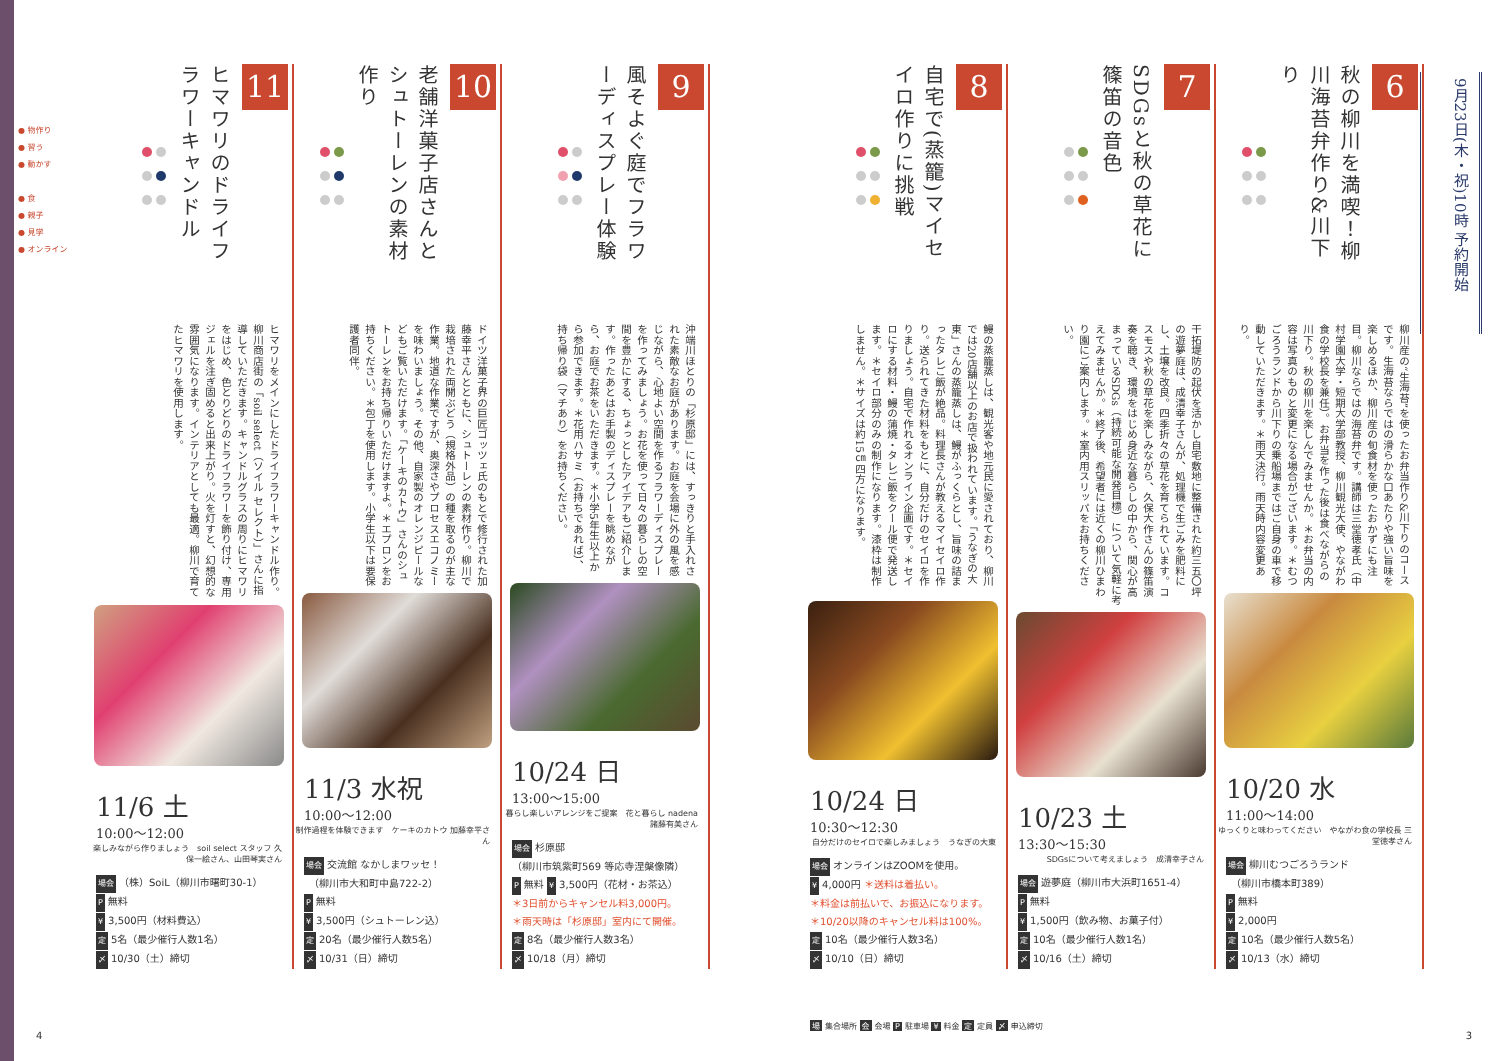9月23日(木・祝)10時 予約開始
6
秋の柳川を満喫！柳川海苔弁作り&川下り
柳川産の“生海苔”を使ったお弁当作り&川下りのコースです。生海苔ならではの滑らかな口あたりや強い旨味を楽しめるほか、柳川産の旬食材を使ったおかずにも注目。柳川ならではの海苔弁です。講師は三堂徳孝氏（中村学園大学・短期大学部教授、柳川観光大使、やながわ食の学校長を兼任）。お弁当を作った後は食べながらの川下り。秋の柳川を楽しんでみませんか。＊お弁当の内容は写真のものと変更になる場合がございます。＊むつごろうランドから川下りの乗船場まではご自身の車で移動していただきます。＊雨天決行。雨天時内容変更あり。
10/20 水
11:00～14:00
ゆっくりと味わってください　やながわ食の学校長 三堂徳孝さん
場会 柳川むつごろうランド
　（柳川市橋本町389）
P無料
¥ 2,000円
定 10名（最少催行人数5名）
〆 10/13（水）締切
7
SDGsと秋の草花に篠笛の音色
干拓堤防の起伏を活かし自宅敷地に整備された約三五〇坪の遊夢庭は、成清幸子さんが、処理機で生ごみを肥料にし、土壌を改良。四季折々の草花を育てられています。コスモスや秋の草花を楽しみながら、久保大作さんの篠笛演奏を聴き、環境をはじめ身近な暮らしの中から、関心が高まっているSDGs（持続可能な開発目標）について気軽に考えてみませんか。＊終了後、希望者には近くの柳川ひまわり園にご案内します。＊室内用スリッパをお持ちください。
10/23 土
13:30～15:30
SDGsについて考えましょう　成清幸子さん
場会 遊夢庭（柳川市大浜町1651-4）
P無料
¥ 1,500円（飲み物、お菓子付）
定 10名（最少催行人数1名）
〆 10/16（土）締切
8
自宅で(蒸籠)マイセイロ作りに挑戦
鰻の蒸籠蒸しは、観光客や地元民に愛されており、柳川では20店舗以上のお店で扱われています。「うなぎの大東」さんの蒸籠蒸しは、鰻がふっくらとし、旨味の詰まったタレご飯が絶品。料理長さんが教えるマイセイロ作り。送られてきた材料をもとに、自分だけのセイロを作りましょう。自宅で作れるオンライン企画です。＊セイロにする材料・鰻の蒲焼・タレご飯をクール便で発送します。＊セイロ部分のみの制作になります。漆枠は制作しません。＊サイズは約15㎝四方になります。
10/24 日
10:30～12:30
自分だけのセイロで楽しみましょう　うなぎの大東
場会 オンラインはZOOMを使用。
¥ 4,000円 ＊送料は着払い。
＊料金は前払いで、お振込になります。
＊10/20以降のキャンセル料は100%。
定 10名（最少催行人数3名）
〆 10/10（日）締切
場集合場所 会 会場 P 駐車場 ¥ 料金 定 定員 〆 申込締切
3
● 物作り
● 習う
● 動かす
● 食
● 親子
● 見学
● オンライン
9
風そよぐ庭でフラワーディスプレー体験
沖端川ほとりの「杉原邸」には、すっきりと手入れされた素敵なお庭があります。お庭を会場に外の風を感じながら、心地よい空間を作るフラワーディスプレーを作ってみましょう。お花を使って日々の暮らしの空間を豊かにする、ちょっとしたアイデアもご紹介します。作ったあとはお手製のディスプレーを眺めながら、お庭でお茶をいただきます。＊小学5年生以上から参加できます。＊花用ハサミ（お持ちであれば）、持ち帰り袋（マチあり）をお持ちください。
10/24 日
13:00～15:00
暮らし楽しいアレンジをご提案　花と暮らし nadena 諸藤有美さん
場会 杉原邸
（柳川市筑紫町569 等応寺涅槃像隣）
P無料 ¥ 3,500円（花材・お茶込）
＊3日前からキャンセル料3,000円。
＊雨天時は「杉原邸」室内にて開催。
定 8名（最少催行人数3名）
〆 10/18（月）締切
10
老舗洋菓子店さんとシュトーレンの素材作り
ドイツ洋菓子界の巨匠ゴッツェ氏のもとで修行された加藤幸平さんとともに、シュトーレンの素材作り。柳川で栽培された両開ぶどう（規格外品）の種を取るのが主な作業。地道な作業ですが、奥深さやプロセスエコノミーを味わいましょう。その他、自家製のオレンジピールなどもご覧いただけます。「ケーキのカトウ」さんのシュトーレンをお持ち帰りいただけますよ。＊エプロンをお持ちください。＊包丁を使用します。小学生以下は要保護者同伴。
11/3 水祝
10:00～12:00
制作過程を体験できます　ケーキのカトウ 加藤幸平さん
場会 交流館 なかしまワッセ！
　（柳川市大和町中島722-2）
P無料
¥ 3,500円（シュトーレン込）
定 20名（最少催行人数5名）
〆 10/31（日）締切
11
ヒマワリのドライフラワーキャンドル
ヒマワリをメインにしたドライフラワーキャンドル作り。柳川商店街の「soil select（ソイル セレクト）」さんに指導していただきます。キャンドルグラスの周りにヒマワリをはじめ、色とりどりのドライフラワーを飾り付け、専用ジェルを注ぎ固めると出来上がり。火を灯すと、幻想的な雰囲気になります。インテリアとしても最適。柳川で育てたヒマワリを使用します。
11/6 土
10:00～12:00
楽しみながら作りましょう　soil select スタッフ 久保一絵さん、山田琴実さん
場会 （株）SoiL（柳川市曙町30-1）
P無料
¥ 3,500円（材料費込）
定 5名（最少催行人数1名）
〆 10/30（土）締切
4